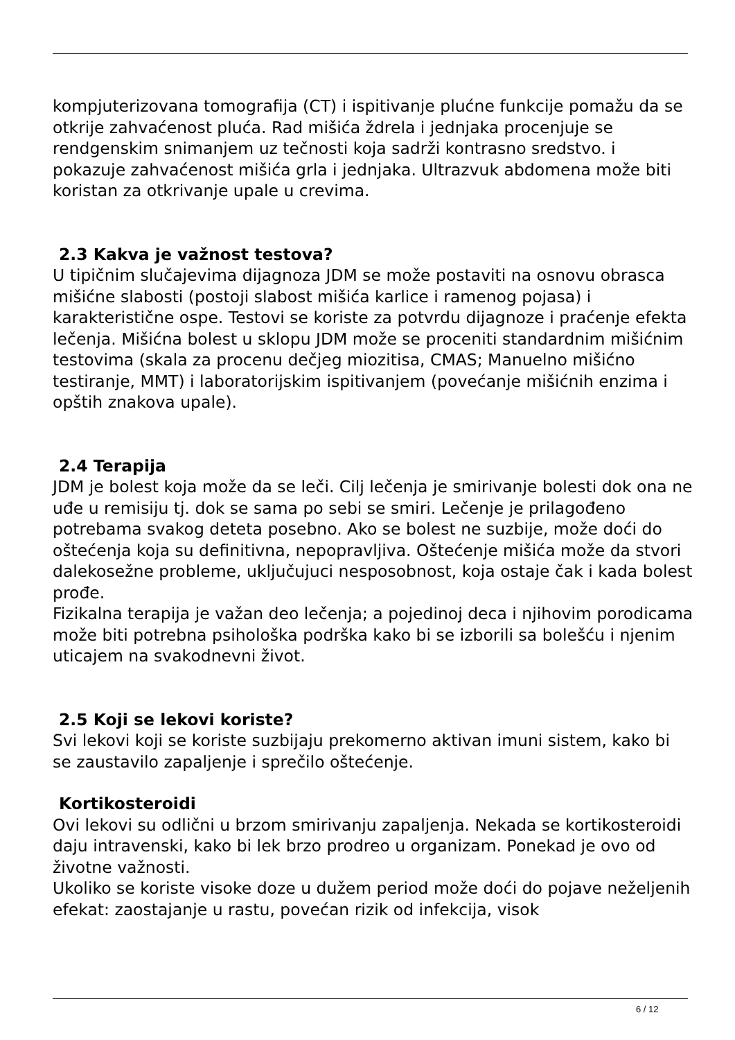kompjuterizovana tomografija (CT) i ispitivanje plućne funkcije pomažu da se otkrije zahvaćenost pluća. Rad mišića ždrela i jednjaka procenjuje se rendgenskim snimanjem uz tečnosti koja sadrži kontrasno sredstvo. i pokazuje zahvaćenost mišića grla i jednjaka. Ultrazvuk abdomena može biti koristan za otkrivanje upale u crevima.
2.3 Kakva je važnost testova?
U tipičnim slučajevima dijagnoza JDM se može postaviti na osnovu obrasca mišićne slabosti (postoji slabost mišića karlice i ramenog pojasa) i karakteristične ospe. Testovi se koriste za potvrdu dijagnoze i praćenje efekta lečenja. Mišićna bolest u sklopu JDM može se proceniti standardnim mišićnim testovima (skala za procenu dečjeg miozitisa, CMAS; Manuelno mišićno testiranje, MMT) i laboratorijskim ispitivanjem (povećanje mišićnih enzima i opštih znakova upale).
2.4 Terapija
JDM je bolest koja može da se leči. Cilj lečenja je smirivanje bolesti dok ona ne uđe u remisiju tj. dok se sama po sebi se smiri. Lečenje je prilagođeno potrebama svakog deteta posebno. Ako se bolest ne suzbije, može doći do oštećenja koja su definitivna, nepopravljiva. Oštećenje mišića može da stvori dalekosežne probleme, uključujuci nesposobnost, koja ostaje čak i kada bolest prođe.
Fizikalna terapija je važan deo lečenja; a pojedinoj deca i njihovim porodicama može biti potrebna psihološka podrška kako bi se izborili sa bolešću i njenim uticajem na svakodnevni život.
2.5 Koji se lekovi koriste?
Svi lekovi koji se koriste suzbijaju prekomerno aktivan imuni sistem, kako bi se zaustavilo zapaljenje i sprečilo oštećenje.
Kortikosteroidi
Ovi lekovi su odlični u brzom smirivanju zapaljenja. Nekada se kortikosteroidi daju intravenski, kako bi lek brzo prodreo u organizam. Ponekad je ovo od životne važnosti.
Ukoliko se koriste visoke doze u dužem period može doći do pojave neželjenih efekat: zaostajanje u rastu, povećan rizik od infekcija, visok
6 / 12